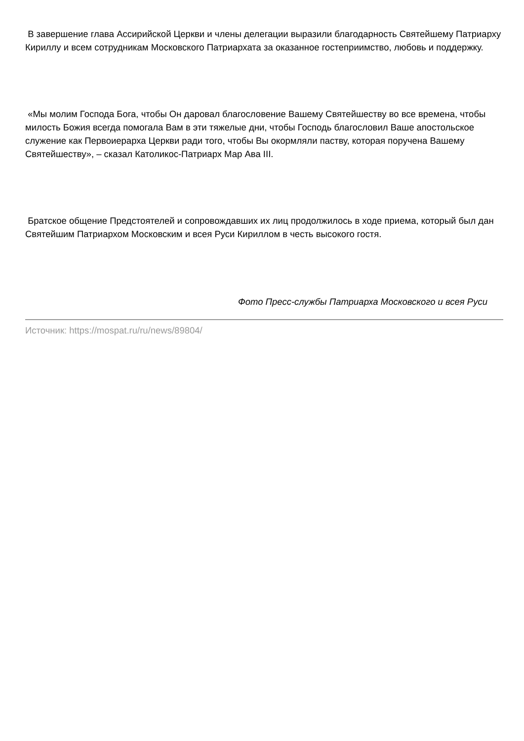В завершение глава Ассирийской Церкви и члены делегации выразили благодарность Святейшему Патриарху Кириллу и всем сотрудникам Московского Патриархата за оказанное гостеприимство, любовь и поддержку.
«Мы молим Господа Бога, чтобы Он даровал благословение Вашему Святейшеству во все времена, чтобы милость Божия всегда помогала Вам в эти тяжелые дни, чтобы Господь благословил Ваше апостольское служение как Первоиерарха Церкви ради того, чтобы Вы окормляли паству, которая поручена Вашему Святейшеству», – сказал Католикос-Патриарх Мар Ава III.
Братское общение Предстоятелей и сопровождавших их лиц продолжилось в ходе приема, который был дан Святейшим Патриархом Московским и всея Руси Кириллом в честь высокого гостя.
Фото Пресс-службы Патриарха Московского и всея Руси
Источник: https://mospat.ru/ru/news/89804/